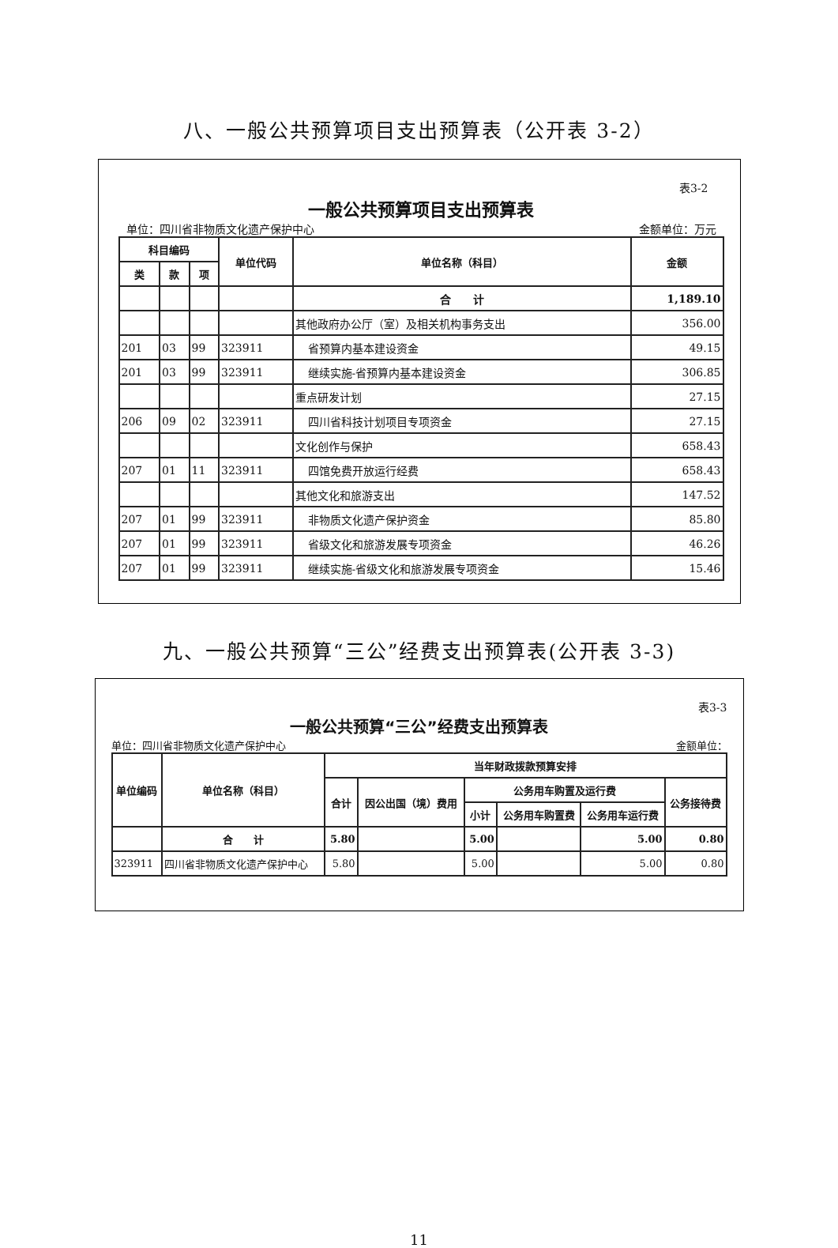八、一般公共预算项目支出预算表（公开表 3-2）
表3-2
一般公共预算项目支出预算表
单位：四川省非物质文化遗产保护中心 金额单位：万元
| 科目编码 | | | 单位代码 | 单位名称（科目） | 金额 |
| --- | --- | --- | --- | --- | --- |
| 类 | 款 | 项 | | | |
| | | | | 合 计 | 1,189.10 |
| | | | | 其他政府办公厅（室）及相关机构事务支出 | 356.00 |
| 201 | 03 | 99 | 323911 | 省预算内基本建设资金 | 49.15 |
| 201 | 03 | 99 | 323911 | 继续实施-省预算内基本建设资金 | 306.85 |
| | | | | 重点研发计划 | 27.15 |
| 206 | 09 | 02 | 323911 | 四川省科技计划项目专项资金 | 27.15 |
| | | | | 文化创作与保护 | 658.43 |
| 207 | 01 | 11 | 323911 | 四馆免费开放运行经费 | 658.43 |
| | | | | 其他文化和旅游支出 | 147.52 |
| 207 | 01 | 99 | 323911 | 非物质文化遗产保护资金 | 85.80 |
| 207 | 01 | 99 | 323911 | 省级文化和旅游发展专项资金 | 46.26 |
| 207 | 01 | 99 | 323911 | 继续实施-省级文化和旅游发展专项资金 | 15.46 |
九、一般公共预算“三公”经费支出预算表(公开表 3-3)
表3-3
一般公共预算“三公”经费支出预算表
单位：四川省非物质文化遗产保护中心 金额单位：
| 单位编码 | 单位名称（科目） | 当年财政拨款预算安排 | | | | | |
| --- | --- | --- | --- | --- | --- | --- | --- |
| | | 合计 | 因公出国（境）费用 | 公务用车购置及运行费 | | | 公务接待费 |
| | | | | 小计 | 公务用车购置费 | 公务用车运行费 | |
| | 合 计 | 5.80 | | 5.00 | | 5.00 | 0.80 |
| 323911 | 四川省非物质文化遗产保护中心 | 5.80 | | 5.00 | | 5.00 | 0.80 |
11